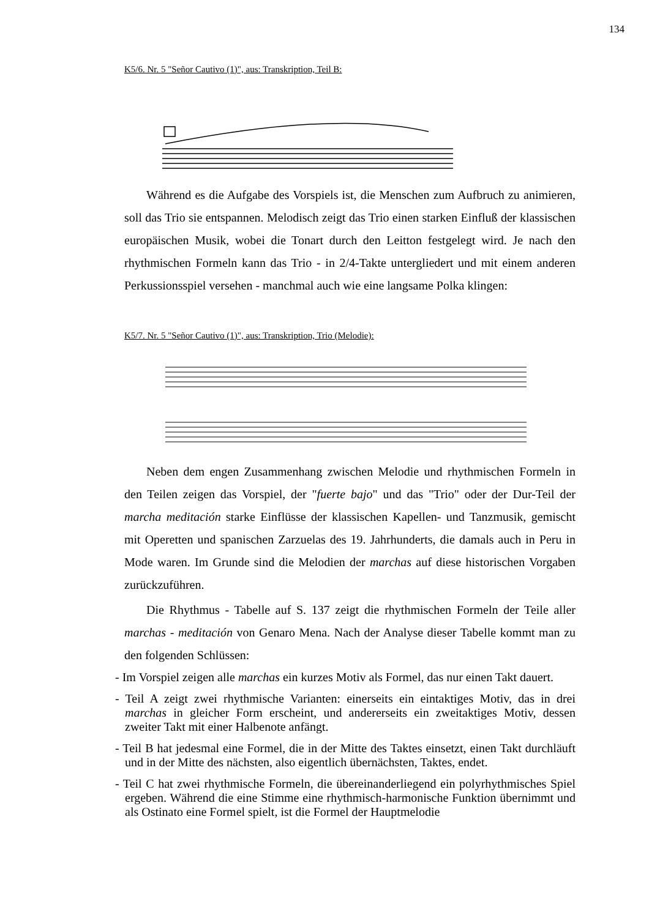134
K5/6. Nr. 5 "Señor Cautivo (1)", aus: Transkription, Teil B:
Während es die Aufgabe des Vorspiels ist, die Menschen zum Aufbruch zu animieren, soll das Trio sie entspannen. Melodisch zeigt das Trio einen starken Einfluß der klassischen europäischen Musik, wobei die Tonart durch den Leitton festgelegt wird. Je nach den rhythmischen Formeln kann das Trio - in 2/4-Takte untergliedert und mit einem anderen Perkussionsspiel versehen - manchmal auch wie eine langsame Polka klingen:
K5/7. Nr. 5 "Señor Cautivo (1)", aus: Transkription, Trio (Melodie):
Neben dem engen Zusammenhang zwischen Melodie und rhythmischen Formeln in den Teilen zeigen das Vorspiel, der "fuerte bajo" und das "Trio" oder der Dur-Teil der marcha meditación starke Einflüsse der klassischen Kapellen- und Tanzmusik, gemischt mit Operetten und spanischen Zarzuelas des 19. Jahrhunderts, die damals auch in Peru in Mode waren. Im Grunde sind die Melodien der marchas auf diese historischen Vorgaben zurückzuführen.
Die Rhythmus - Tabelle auf S. 137 zeigt die rhythmischen Formeln der Teile aller marchas - meditación von Genaro Mena. Nach der Analyse dieser Tabelle kommt man zu den folgenden Schlüssen:
- Im Vorspiel zeigen alle marchas ein kurzes Motiv als Formel, das nur einen Takt dauert.
- Teil A zeigt zwei rhythmische Varianten: einerseits ein eintaktiges Motiv, das in drei marchas in gleicher Form erscheint, und andererseits ein zweitaktiges Motiv, dessen zweiter Takt mit einer Halbenote anfängt.
- Teil B hat jedesmal eine Formel, die in der Mitte des Taktes einsetzt, einen Takt durchläuft und in der Mitte des nächsten, also eigentlich übernächsten, Taktes, endet.
- Teil C hat zwei rhythmische Formeln, die übereinanderliegend ein polyrhythmisches Spiel ergeben. Während die eine Stimme eine rhythmisch-harmonische Funktion übernimmt und als Ostinato eine Formel spielt, ist die Formel der Hauptmelodie